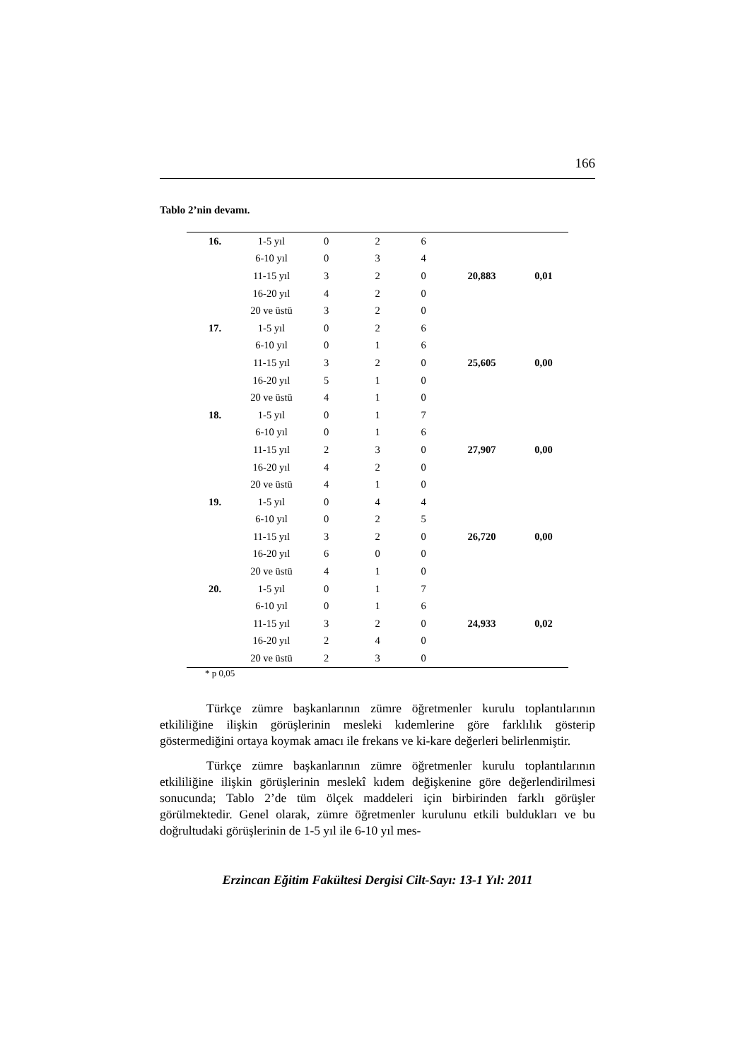166
Tablo 2’nin devamı.
| 16. | 1-5 yıl | 0 | 2 | 6 | | |
| | 6-10 yıl | 0 | 3 | 4 | | |
| | 11-15 yıl | 3 | 2 | 0 | 20,883 | 0,01 |
| | 16-20 yıl | 4 | 2 | 0 | | |
| | 20 ve üstü | 3 | 2 | 0 | | |
| 17. | 1-5 yıl | 0 | 2 | 6 | | |
| | 6-10 yıl | 0 | 1 | 6 | | |
| | 11-15 yıl | 3 | 2 | 0 | 25,605 | 0,00 |
| | 16-20 yıl | 5 | 1 | 0 | | |
| | 20 ve üstü | 4 | 1 | 0 | | |
| 18. | 1-5 yıl | 0 | 1 | 7 | | |
| | 6-10 yıl | 0 | 1 | 6 | | |
| | 11-15 yıl | 2 | 3 | 0 | 27,907 | 0,00 |
| | 16-20 yıl | 4 | 2 | 0 | | |
| | 20 ve üstü | 4 | 1 | 0 | | |
| 19. | 1-5 yıl | 0 | 4 | 4 | | |
| | 6-10 yıl | 0 | 2 | 5 | | |
| | 11-15 yıl | 3 | 2 | 0 | 26,720 | 0,00 |
| | 16-20 yıl | 6 | 0 | 0 | | |
| | 20 ve üstü | 4 | 1 | 0 | | |
| 20. | 1-5 yıl | 0 | 1 | 7 | | |
| | 6-10 yıl | 0 | 1 | 6 | | |
| | 11-15 yıl | 3 | 2 | 0 | 24,933 | 0,02 |
| | 16-20 yıl | 2 | 4 | 0 | | |
| | 20 ve üstü | 2 | 3 | 0 | | |
* p 0,05
Türkçe zümre başkanlarının zümre öğretmenler kurulu toplantılarının etkililiğine ilişkin görüşlerinin mesleki kıdemlerine göre farklılık gösterip göstermediğini ortaya koymak amacı ile frekans ve ki-kare değerleri belirlenmiştir.
Türkçe zümre başkanlarının zümre öğretmenler kurulu toplantılarının etkililiğine ilişkin görüşlerinin meslekî kıdem değişkenine göre değerlendirilmesi sonucunda; Tablo 2’de tüm ölçek maddeleri için birbirinden farklı görüşler görülmektedir. Genel olarak, zümre öğretmenler kurulunu etkili buldukları ve bu doğrultudaki görüşlerinin de 1-5 yıl ile 6-10 yıl mes-
Erzincan Eğitim Fakültesi Dergisi Cilt-Sayı: 13-1 Yıl: 2011